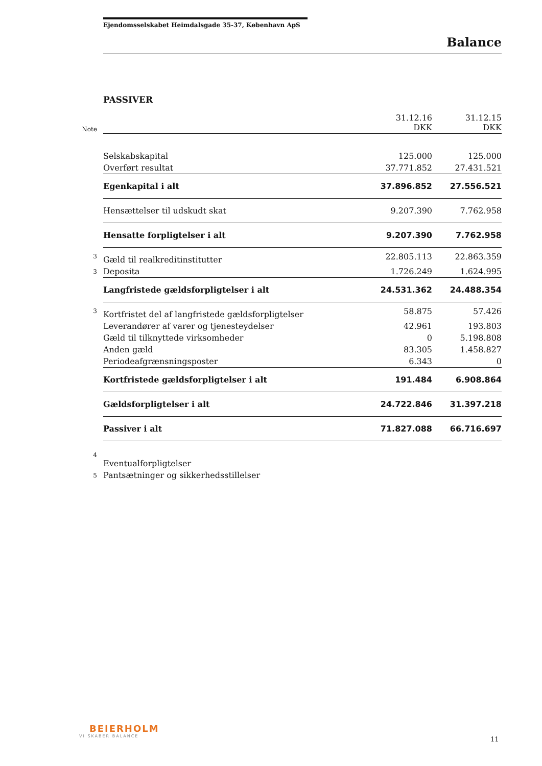Ejendomsselskabet Heimdalsgade 35-37, København ApS
Balance
PASSIVER
| Note | | 31.12.16 DKK | 31.12.15 DKK |
| --- | --- | --- | --- |
| | Selskabskapital | 125.000 | 125.000 |
| | Overført resultat | 37.771.852 | 27.431.521 |
| | Egenkapital i alt | 37.896.852 | 27.556.521 |
| | Hensættelser til udskudt skat | 9.207.390 | 7.762.958 |
| | Hensatte forpligtelser i alt | 9.207.390 | 7.762.958 |
| 3 | Gæld til realkreditinstitutter | 22.805.113 | 22.863.359 |
| 3 | Deposita | 1.726.249 | 1.624.995 |
| | Langfristede gældsforpligtelser i alt | 24.531.362 | 24.488.354 |
| 3 | Kortfristet del af langfristede gældsforpligtelser | 58.875 | 57.426 |
| | Leverandører af varer og tjenesteydelser | 42.961 | 193.803 |
| | Gæld til tilknyttede virksomheder | 0 | 5.198.808 |
| | Anden gæld | 83.305 | 1.458.827 |
| | Periodeafgrænsningsposter | 6.343 | 0 |
| | Kortfristede gældsforpligtelser i alt | 191.484 | 6.908.864 |
| | Gældsforpligtelser i alt | 24.722.846 | 31.397.218 |
| | Passiver i alt | 71.827.088 | 66.716.697 |
| 4 | Eventualforpligtelser | | |
| 5 | Pantsætninger og sikkerhedsstillelser | | |
BEIERHOLM
VI SKABER BALANCE
11